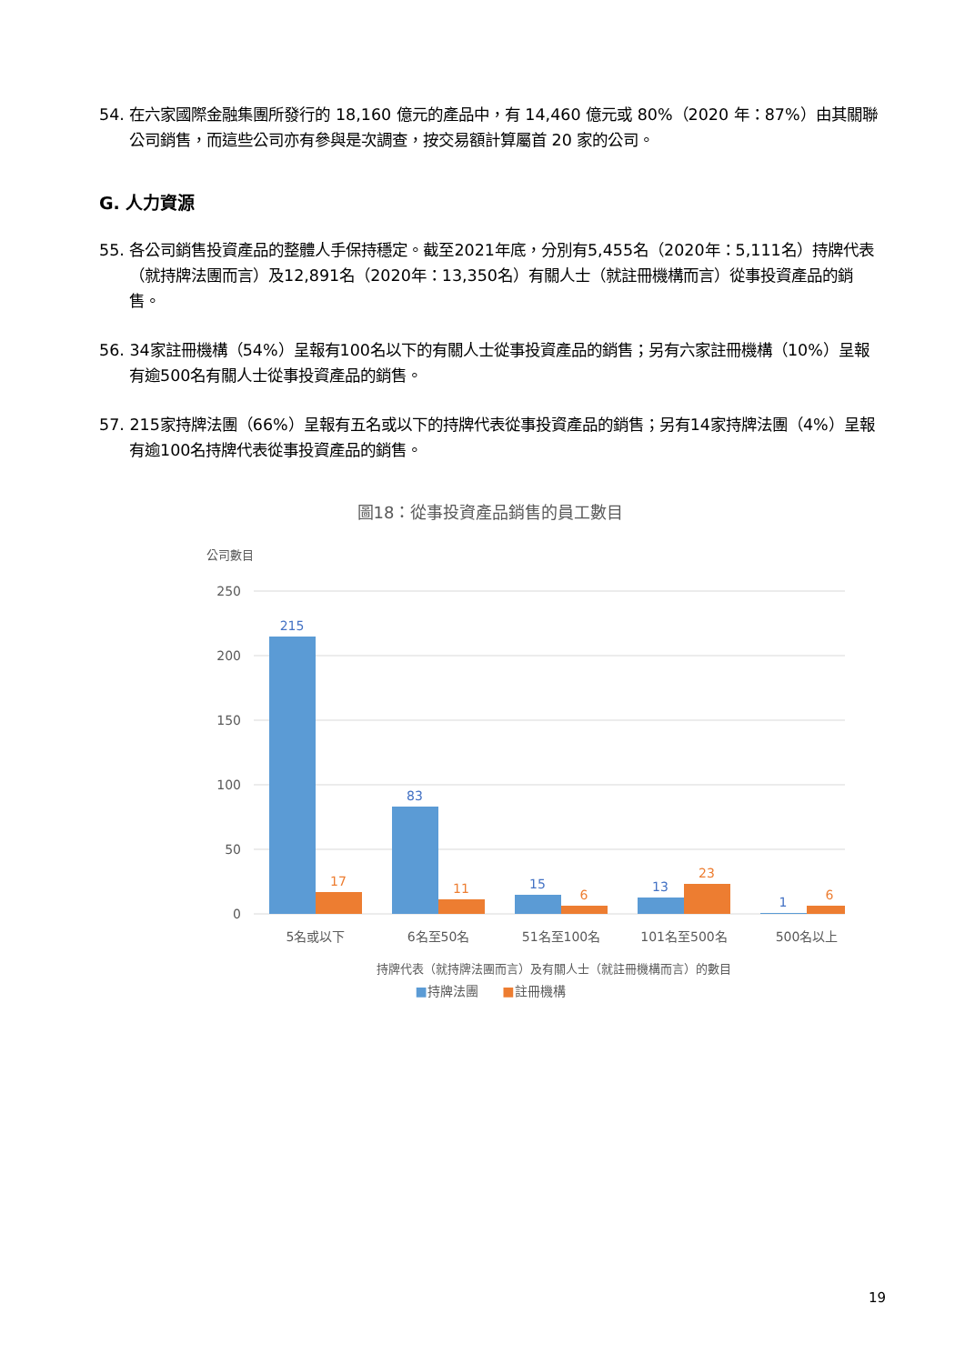54. 在六家國際金融集團所發行的 18,160 億元的產品中，有 14,460 億元或 80%（2020 年：87%）由其關聯公司銷售，而這些公司亦有參與是次調查，按交易額計算屬首 20 家的公司。
G. 人力資源
55. 各公司銷售投資產品的整體人手保持穩定。截至2021年底，分別有5,455名（2020年：5,111名）持牌代表（就持牌法團而言）及12,891名（2020年：13,350名）有關人士（就註冊機構而言）從事投資產品的銷售。
56. 34家註冊機構（54%）呈報有100名以下的有關人士從事投資產品的銷售；另有六家註冊機構（10%）呈報有逾500名有關人士從事投資產品的銷售。
57. 215家持牌法團（66%）呈報有五名或以下的持牌代表從事投資產品的銷售；另有14家持牌法團（4%）呈報有逾100名持牌代表從事投資產品的銷售。
圖18：從事投資產品銷售的員工數目
公司數目
250
200
150
100
50
0
215
83
15
13
1
17
11
6
23
6
5名或以下
6名至50名
51名至100名
101名至500名
500名以上
持牌代表（就持牌法團而言）及有關人士（就註冊機構而言）的數目
■持牌法團 ■註冊機構
19